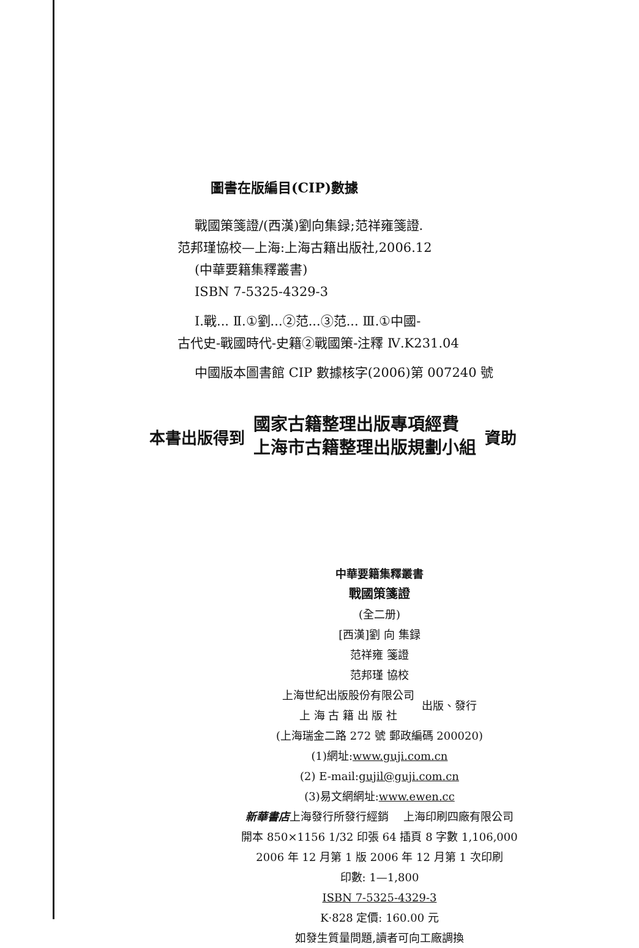圖書在版編目(CIP)數據
戰國策箋證/(西漢)劉向集録;范祥雍箋證.
范邦瑾協校—上海:上海古籍出版社,2006.12
(中華要籍集釋叢書)
ISBN 7-5325-4329-3
Ⅰ.戰... Ⅱ.①劉...②范...③范... Ⅲ.①中國-
古代史-戰國時代-史籍②戰國策-注釋 Ⅳ.K231.04
中國版本圖書館 CIP 數據核字(2006)第 007240 號
本書出版得到 國家古籍整理出版專項經費
上海市古籍整理出版規劃小組 資助
中華要籍集釋叢書
戰國策箋證
(全二册)
[西漢]劉 向 集録
范祥雍 箋證
范邦瑾 協校
上海世紀出版股份有限公司
上 海 古 籍 出 版 社 出版、發行
(上海瑞金二路 272 號 郵政編碼 200020)
(1)網址:www.guji.com.cn
(2) E-mail:gujil@guji.com.cn
(3)易文網網址:www.ewen.cc
新華書店上海發行所發行經銷 　上海印刷四廠有限公司
開本 850×1156 1/32 印張 64 插頁 8 字數 1,106,000
2006 年 12 月第 1 版 2006 年 12 月第 1 次印刷
印數: 1—1,800
ISBN 7-5325-4329-3
K·828 定價: 160.00 元
如發生質量問題,讀者可向工廠調換